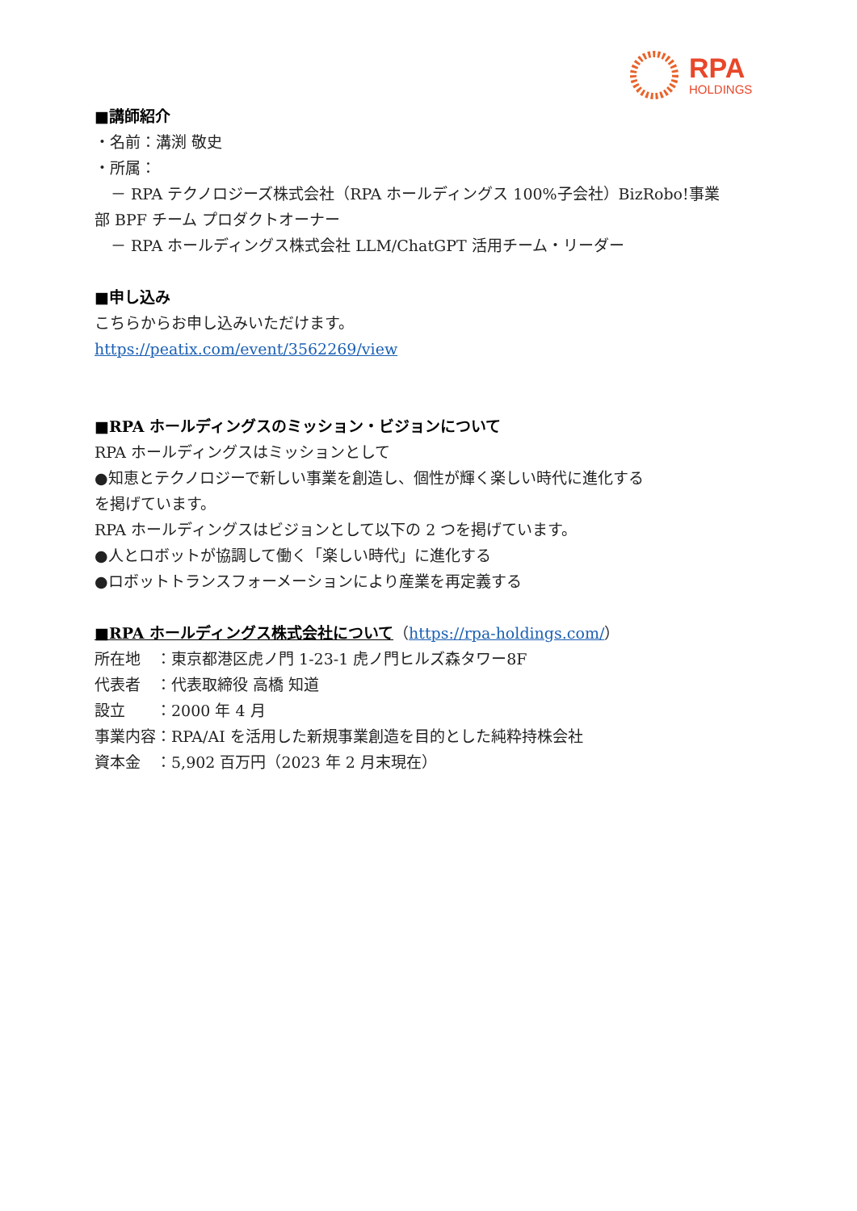RPA
HOLDINGS
■講師紹介
・名前：溝渕 敬史
・所属：
－ RPA テクノロジーズ株式会社（RPA ホールディングス 100%子会社）BizRobo!事業
部 BPF チーム プロダクトオーナー
－ RPA ホールディングス株式会社 LLM/ChatGPT 活用チーム・リーダー
■申し込み
こちらからお申し込みいただけます。
https://peatix.com/event/3562269/view
■RPA ホールディングスのミッション・ビジョンについて
RPA ホールディングスはミッションとして
●知恵とテクノロジーで新しい事業を創造し、個性が輝く楽しい時代に進化する
を掲げています。
RPA ホールディングスはビジョンとして以下の 2 つを掲げています。
●人とロボットが協調して働く「楽しい時代」に進化する
●ロボットトランスフォーメーションにより産業を再定義する
■RPA ホールディングス株式会社について（https://rpa-holdings.com/）
所在地　：東京都港区虎ノ門 1-23-1 虎ノ門ヒルズ森タワー8F
代表者　：代表取締役 高橋 知道
設立　　：2000 年 4 月
事業内容：RPA/AI を活用した新規事業創造を目的とした純粋持株会社
資本金　：5,902 百万円（2023 年 2 月末現在）